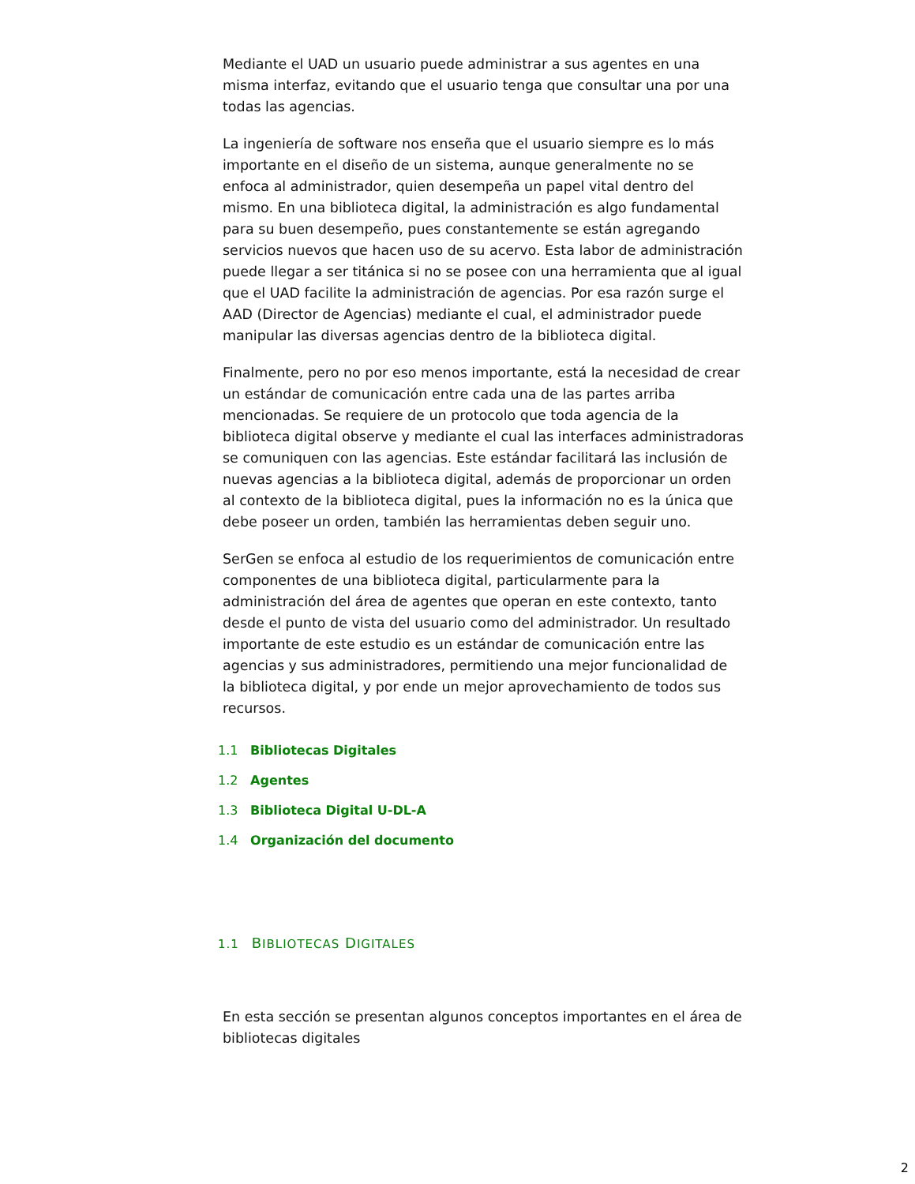Mediante el UAD un usuario puede administrar a sus agentes en una misma interfaz, evitando que el usuario tenga que consultar una por una todas las agencias.
La ingeniería de software nos enseña que el usuario siempre es lo más importante en el diseño de un sistema, aunque generalmente no se enfoca al administrador, quien desempeña un papel vital dentro del mismo. En una biblioteca digital, la administración es algo fundamental para su buen desempeño, pues constantemente se están agregando servicios nuevos que hacen uso de su acervo. Esta labor de administración puede llegar a ser titánica si no se posee con una herramienta que al igual que el UAD facilite la administración de agencias. Por esa razón surge el AAD (Director de Agencias) mediante el cual, el administrador puede manipular las diversas agencias dentro de la biblioteca digital.
Finalmente, pero no por eso menos importante, está la necesidad de crear un estándar de comunicación entre cada una de las partes arriba mencionadas. Se requiere de un protocolo que toda agencia de la biblioteca digital observe y mediante el cual las interfaces administradoras se comuniquen con las agencias. Este estándar facilitará las inclusión de nuevas agencias a la biblioteca digital, además de proporcionar un orden al contexto de la biblioteca digital, pues la información no es la única que debe poseer un orden, también las herramientas deben seguir uno.
SerGen se enfoca al estudio de los requerimientos de comunicación entre componentes de una biblioteca digital, particularmente para la administración del área de agentes que operan en este contexto, tanto desde el punto de vista del usuario como del administrador. Un resultado importante de este estudio es un estándar de comunicación entre las agencias y sus administradores, permitiendo una mejor funcionalidad de la biblioteca digital, y por ende un mejor aprovechamiento de todos sus recursos.
1.1 Bibliotecas Digitales
1.2 Agentes
1.3 Biblioteca Digital U-DL-A
1.4 Organización del documento
1.1 BIBLIOTECAS DIGITALES
En esta sección se presentan algunos conceptos importantes en el área de bibliotecas digitales
2